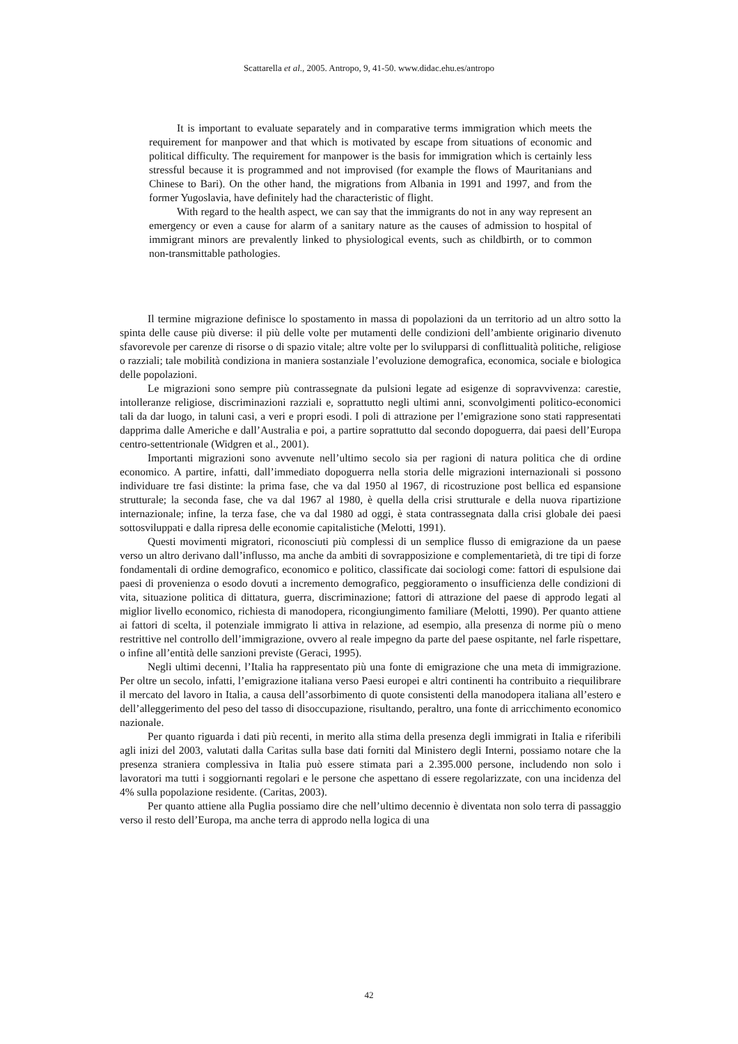Scattarella et al., 2005. Antropo, 9, 41-50. www.didac.ehu.es/antropo
It is important to evaluate separately and in comparative terms immigration which meets the requirement for manpower and that which is motivated by escape from situations of economic and political difficulty. The requirement for manpower is the basis for immigration which is certainly less stressful because it is programmed and not improvised (for example the flows of Mauritanians and Chinese to Bari). On the other hand, the migrations from Albania in 1991 and 1997, and from the former Yugoslavia, have definitely had the characteristic of flight.
With regard to the health aspect, we can say that the immigrants do not in any way represent an emergency or even a cause for alarm of a sanitary nature as the causes of admission to hospital of immigrant minors are prevalently linked to physiological events, such as childbirth, or to common non-transmittable pathologies.
Il termine migrazione definisce lo spostamento in massa di popolazioni da un territorio ad un altro sotto la spinta delle cause più diverse: il più delle volte per mutamenti delle condizioni dell’ambiente originario divenuto sfavorevole per carenze di risorse o di spazio vitale; altre volte per lo svilupparsi di conflittualità politiche, religiose o razziali; tale mobilità condiziona in maniera sostanziale l’evoluzione demografica, economica, sociale e biologica delle popolazioni.
Le migrazioni sono sempre più contrassegnate da pulsioni legate ad esigenze di sopravvivenza: carestie, intolleranze religiose, discriminazioni razziali e, soprattutto negli ultimi anni, sconvolgimenti politico-economici tali da dar luogo, in taluni casi, a veri e propri esodi. I poli di attrazione per l’emigrazione sono stati rappresentati dapprima dalle Americhe e dall’Australia e poi, a partire soprattutto dal secondo dopoguerra, dai paesi dell’Europa centro-settentrionale (Widgren et al., 2001).
Importanti migrazioni sono avvenute nell’ultimo secolo sia per ragioni di natura politica che di ordine economico. A partire, infatti, dall’immediato dopoguerra nella storia delle migrazioni internazionali si possono individuare tre fasi distinte: la prima fase, che va dal 1950 al 1967, di ricostruzione post bellica ed espansione strutturale; la seconda fase, che va dal 1967 al 1980, è quella della crisi strutturale e della nuova ripartizione internazionale; infine, la terza fase, che va dal 1980 ad oggi, è stata contrassegnata dalla crisi globale dei paesi sottosviluppati e dalla ripresa delle economie capitalistiche (Melotti, 1991).
Questi movimenti migratori, riconosciuti più complessi di un semplice flusso di emigrazione da un paese verso un altro derivano dall’influsso, ma anche da ambiti di sovrapposizione e complementarietà, di tre tipi di forze fondamentali di ordine demografico, economico e politico, classificate dai sociologi come: fattori di espulsione dai paesi di provenienza o esodo dovuti a incremento demografico, peggioramento o insufficienza delle condizioni di vita, situazione politica di dittatura, guerra, discriminazione; fattori di attrazione del paese di approdo legati al miglior livello economico, richiesta di manodopera, ricongiungimento familiare (Melotti, 1990). Per quanto attiene ai fattori di scelta, il potenziale immigrato li attiva in relazione, ad esempio, alla presenza di norme più o meno restrittive nel controllo dell’immigrazione, ovvero al reale impegno da parte del paese ospitante, nel farle rispettare, o infine all’entità delle sanzioni previste (Geraci, 1995).
Negli ultimi decenni, l’Italia ha rappresentato più una fonte di emigrazione che una meta di immigrazione. Per oltre un secolo, infatti, l’emigrazione italiana verso Paesi europei e altri continenti ha contribuito a riequilibrare il mercato del lavoro in Italia, a causa dell’assorbimento di quote consistenti della manodopera italiana all’estero e dell’alleggerimento del peso del tasso di disoccupazione, risultando, peraltro, una fonte di arricchimento economico nazionale.
Per quanto riguarda i dati più recenti, in merito alla stima della presenza degli immigrati in Italia e riferibili agli inizi del 2003, valutati dalla Caritas sulla base dati forniti dal Ministero degli Interni, possiamo notare che la presenza straniera complessiva in Italia può essere stimata pari a 2.395.000 persone, includendo non solo i lavoratori ma tutti i soggiornanti regolari e le persone che aspettano di essere regolarizzate, con una incidenza del 4% sulla popolazione residente. (Caritas, 2003).
Per quanto attiene alla Puglia possiamo dire che nell’ultimo decennio è diventata non solo terra di passaggio verso il resto dell’Europa, ma anche terra di approdo nella logica di una
42